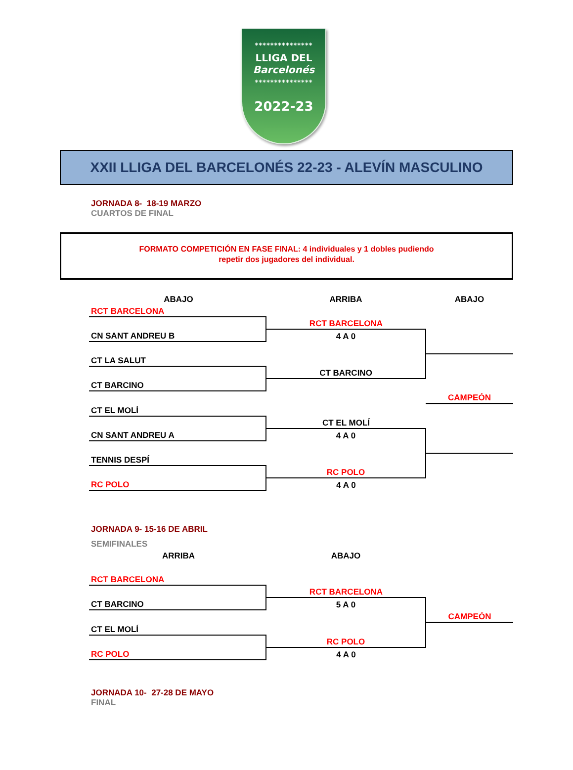***************
LLIGA DEL
Barcelonés
***************
2022-23
XXII LLIGA DEL BARCELONÉS 22-23 - ALEVÍN MASCULINO
JORNADA 8- 18-19 MARZO
CUARTOS DE FINAL
FORMATO COMPETICIÓN EN FASE FINAL: 4 individuales y 1 dobles pudiendo
repetir dos jugadores del individual.
| ABAJO | ARRIBA | ABAJO |
| RCT BARCELONA | | |
| | RCT BARCELONA | |
| CN SANT ANDREU B | 4 A 0 | |
| CT LA SALUT | | |
| | CT BARCINO | |
| CT BARCINO | | |
| | | CAMPEÓN |
| CT EL MOLÍ | | |
| | CT EL MOLÍ | |
| CN SANT ANDREU A | 4 A 0 | |
| TENNIS DESPÍ | | |
| | RC POLO | |
| RC POLO | 4 A 0 | |
JORNADA 9- 15-16 DE ABRIL
SEMIFINALES
| ARRIBA | ABAJO | |
| RCT BARCELONA | | |
| | RCT BARCELONA | |
| CT BARCINO | 5 A 0 | |
| | | CAMPEÓN |
| CT EL MOLÍ | | |
| | RC POLO | |
| RC POLO | 4 A 0 | |
JORNADA 10- 27-28 DE MAYO
FINAL